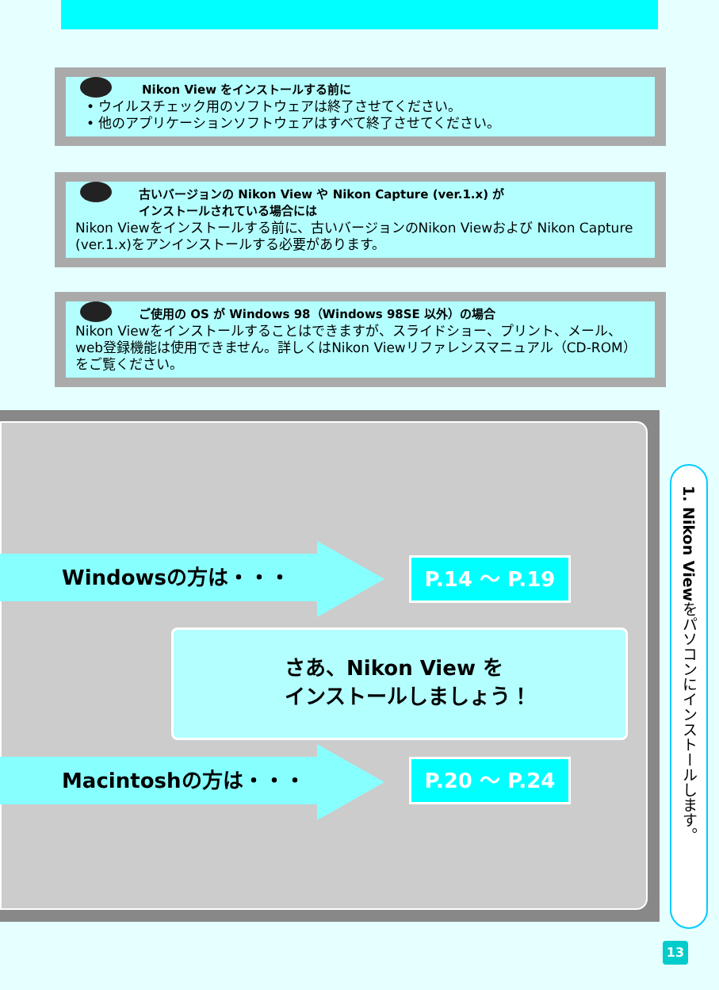Nikon View をインストールする前に
• ウイルスチェック用のソフトウェアは終了させてください。
• 他のアプリケーションソフトウェアはすべて終了させてください。
古いバージョンの Nikon View や Nikon Capture (ver.1.x) が
インストールされている場合には
Nikon Viewをインストールする前に、古いバージョンのNikon Viewおよび Nikon Capture (ver.1.x)をアンインストールする必要があります。
ご使用の OS が Windows 98（Windows 98SE 以外）の場合
Nikon Viewをインストールすることはできますが、スライドショー、プリント、メール、web登録機能は使用できません。詳しくはNikon Viewリファレンスマニュアル（CD-ROM）をご覧ください。
Windowsの方は・・・ P.14 〜 P.19
さあ、Nikon View を
インストールしましょう！
Macintoshの方は・・・ P.20 〜 P.24
1. Nikon Viewをパソコンにインストールします。
13